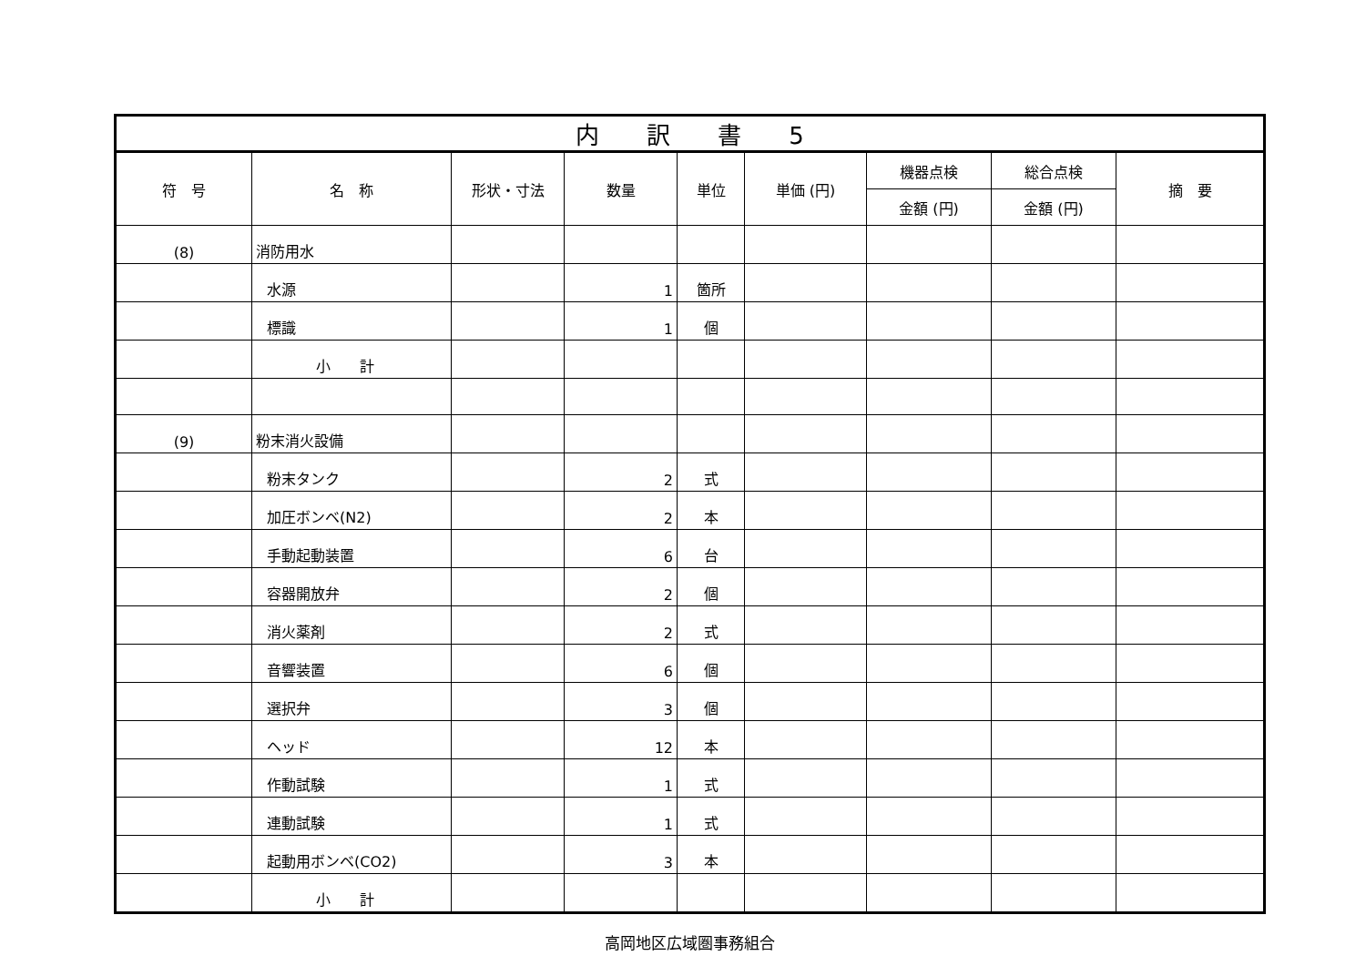| 内 訳 書 5 | | | | | | | | |
| 符 号 | 名 称 | 形状・寸法 | 数量 | 単位 | 単価 (円) | 機器点検 | 総合点検 | 摘 要 |
| | | | | | | 金額 (円) | 金額 (円) | |
| (8) | 消防用水 | | | | | | | |
| | 水源 | | 1 | 箇所 | | | | |
| | 標識 | | 1 | 個 | | | | |
| | 小 計 | | | | | | | |
| (9) | 粉末消火設備 | | | | | | | |
| | 粉末タンク | | 2 | 式 | | | | |
| | 加圧ボンベ(N2) | | 2 | 本 | | | | |
| | 手動起動装置 | | 6 | 台 | | | | |
| | 容器開放弁 | | 2 | 個 | | | | |
| | 消火薬剤 | | 2 | 式 | | | | |
| | 音響装置 | | 6 | 個 | | | | |
| | 選択弁 | | 3 | 個 | | | | |
| | ヘッド | | 12 | 本 | | | | |
| | 作動試験 | | 1 | 式 | | | | |
| | 連動試験 | | 1 | 式 | | | | |
| | 起動用ボンベ(CO2) | | 3 | 本 | | | | |
| | 小 計 | | | | | | | |
高岡地区広域圏事務組合